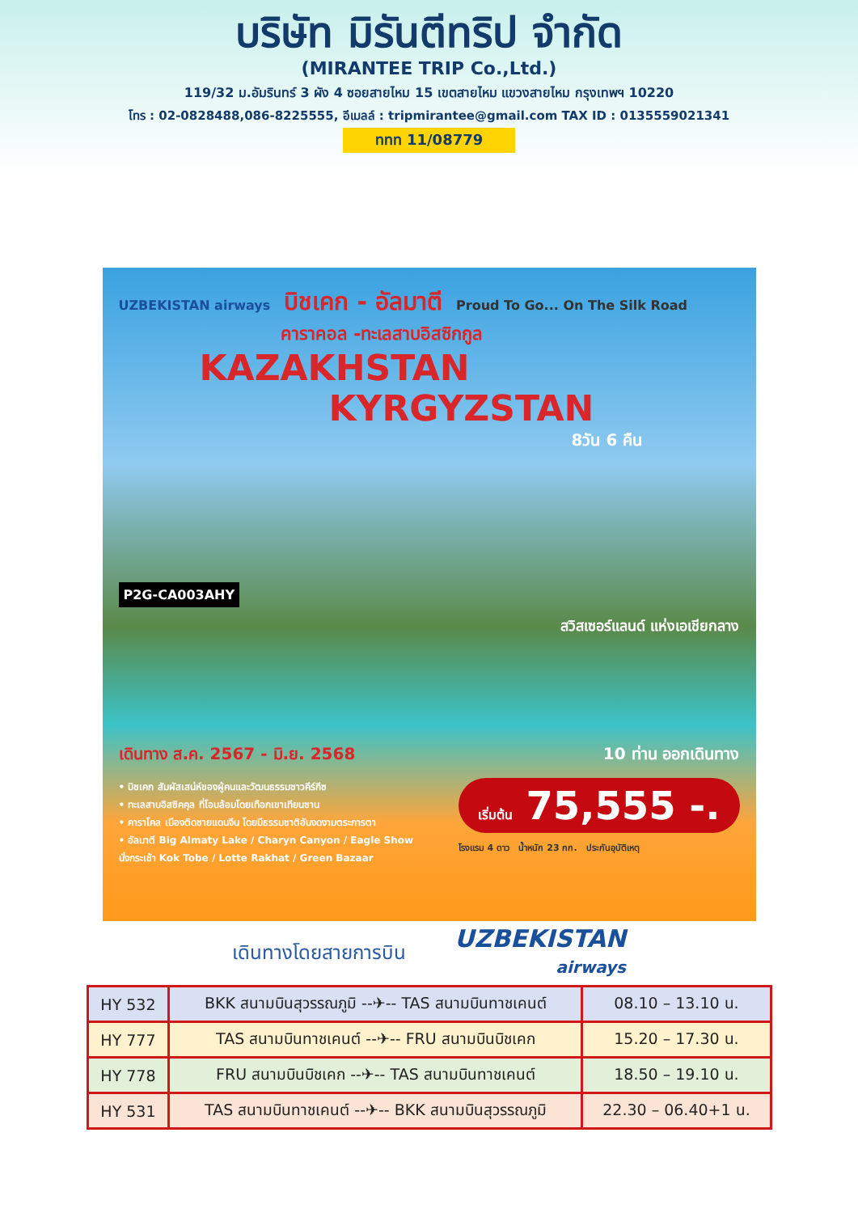บริษัท มิรันตีทริป จำกัด
(MIRANTEE TRIP Co.,Ltd.)
119/32 ม.อัมรินทร์ 3 ผัง 4 ซอยสายไหม 15 เขตสายไหม แขวงสายไหม กรุงเทพฯ 10220
โทร : 02-0828488,086-8225555, อีเมลล์ : tripmirantee@gmail.com TAX ID : 0135559021341
ททท 11/08779
UZBEKISTAN airways บิชเคก - อัลมาตี Proud To Go... On The Silk Road
คาราคอล -ทะเลสาบอิสซิกกูล
KAZAKHSTAN
KYRGYZSTAN
8วัน 6 คืน
P2G-CA003AHY
สวิสเซอร์แลนด์ แห่งเอเชียกลาง
เดินทาง ส.ค. 2567 - มิ.ย. 2568 10 ท่าน ออกเดินทาง
• บิชเคก สัมผัสเสน่ห์ของผู้คนและวัฒนธรรมชาวคีร์กีซ
• ทะเลสาบอิสซิคคุล ที่โอบล้อมโดยเทือกเขาเทียนซาน
• คาราโคล เมืองติดชายแดนจีน โดยมีธรรมชาติอันงดงามตระการตา
• อัลมาตี Big Almaty Lake / Charyn Canyon / Eagle Show
นั่งกระเช้า Kok Tobe / Lotte Rakhat / Green Bazaar
เริ่มต้น 75,555 -.
โรงแรม 4 ดาว น้ำหนัก 23 กก. ประกันอุบัติเหตุ
เดินทางโดยสายการบิน
UZBEKISTAN
airways
| HY 532 | BKK สนามบินสุวรรณภูมิ --✈-- TAS สนามบินทาชเคนต์ | 08.10 – 13.10 น. |
| HY 777 | TAS สนามบินทาชเคนต์ --✈-- FRU สนามบินบิชเคก | 15.20 – 17.30 น. |
| HY 778 | FRU สนามบินบิชเคก --✈-- TAS สนามบินทาชเคนต์ | 18.50 – 19.10 น. |
| HY 531 | TAS สนามบินทาชเคนต์ --✈-- BKK สนามบินสุวรรณภูมิ | 22.30 – 06.40+1 น. |